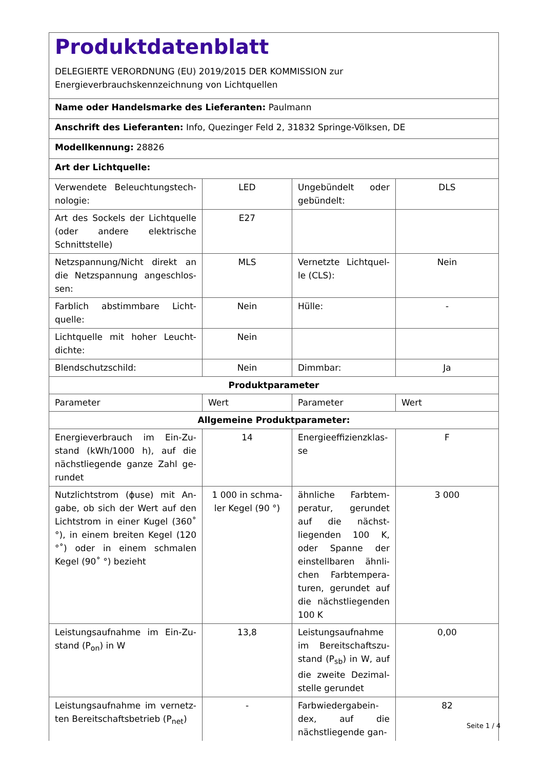Produktdatenblatt
DELEGIERTE VERORDNUNG (EU) 2019/2015 DER KOMMISSION zur
Energieverbrauchskennzeichnung von Lichtquellen
| Name oder Handelsmarke des Lieferanten: Paulmann | | | |
| Anschrift des Lieferanten: Info, Quezinger Feld 2, 31832 Springe-Völksen, DE | | | |
| Modellkennung: 28826 | | | |
| Art der Lichtquelle: | | | |
| Verwendete Beleuchtungstech-nologie: | LED | Ungebündelt oder gebündelt: | DLS |
| Art des Sockels der Lichtquelle (oder andere elektrische Schnittstelle) | E27 | | |
| Netzspannung/Nicht direkt an die Netzspannung angeschlos-sen: | MLS | Vernetzte Lichtquel-le (CLS): | Nein |
| Farblich abstimmbare Licht-quelle: | Nein | Hülle: | - |
| Lichtquelle mit hoher Leucht-dichte: | Nein | | |
| Blendschutzschild: | Nein | Dimmbar: | Ja |
| Produktparameter | | | |
| Parameter | Wert | Parameter | Wert |
| Allgemeine Produktparameter: | | | |
| Energieverbrauch im Ein-Zu-stand (kWh/1000 h), auf die nächstliegende ganze Zahl ge-rundet | 14 | Energieeffizienzklas-se | F |
| Nutzlichtstrom (ϕuse) mit An-gabe, ob sich der Wert auf den Lichtstrom in einer Kugel (360˚ °), in einem breiten Kegel (120 °˚) oder in einem schmalen Kegel (90˚ °) bezieht | 1 000 in schma-ler Kegel (90 °) | ähnliche Farbtem-peratur, gerundet auf die nächst-liegenden 100 K, oder Spanne der einstellbaren ähnli-chen Farbtempera-turen, gerundet auf die nächstliegenden 100 K | 3 000 |
| Leistungsaufnahme im Ein-Zu-stand (P<sub>on</sub>) in W | 13,8 | Leistungsaufnahme im Bereitschaftszu-stand (P<sub>sb</sub>) in W, auf die zweite Dezimal-stelle gerundet | 0,00 |
| Leistungsaufnahme im vernetz-ten Bereitschaftsbetrieb (P<sub>net</sub>) | - | Farbwiedergabein-dex, auf die nächstliegende gan- | 82 |
Seite 1 / 4